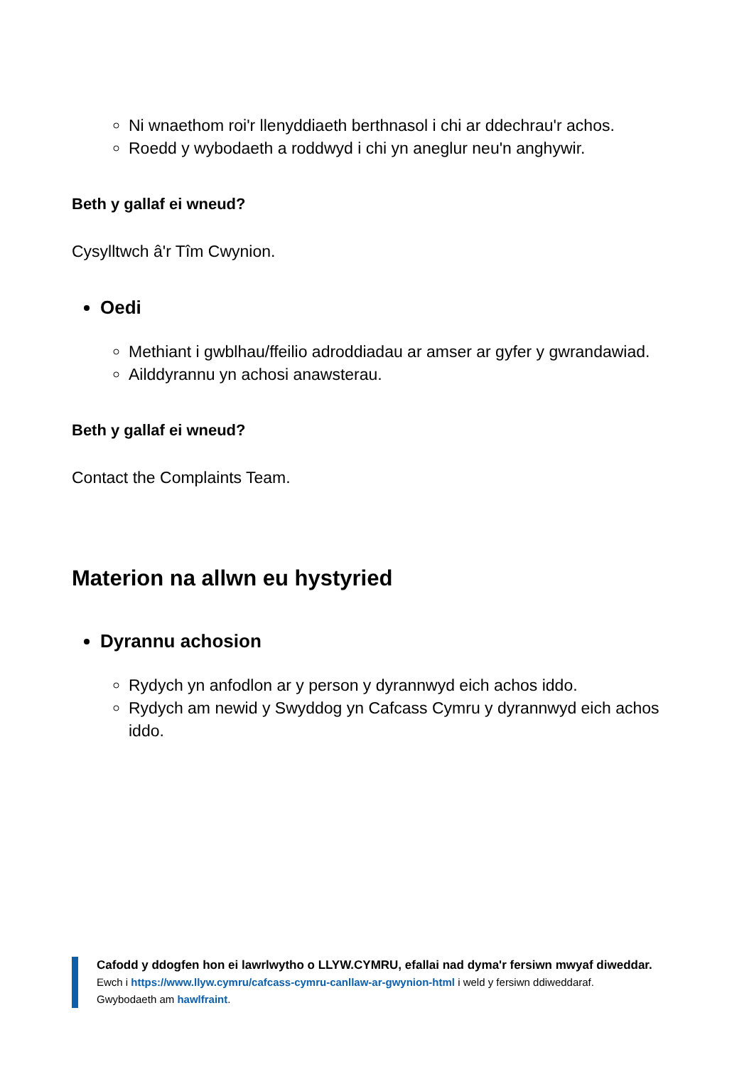Ni wnaethom roi'r llenyddiaeth berthnasol i chi ar ddechrau'r achos.
Roedd y wybodaeth a roddwyd i chi yn aneglur neu'n anghywir.
Beth y gallaf ei wneud?
Cysylltwch â'r Tîm Cwynion.
Oedi
Methiant i gwblhau/ffeilio adroddiadau ar amser ar gyfer y gwrandawiad.
Ailddyrannu yn achosi anawsterau.
Beth y gallaf ei wneud?
Contact the Complaints Team.
Materion na allwn eu hystyried
Dyrannu achosion
Rydych yn anfodlon ar y person y dyrannwyd eich achos iddo.
Rydych am newid y Swyddog yn Cafcass Cymru y dyrannwyd eich achos iddo.
Cafodd y ddogfen hon ei lawrlwytho o LLYW.CYMRU, efallai nad dyma'r fersiwn mwyaf diweddar.
Ewch i https://www.llyw.cymru/cafcass-cymru-canllaw-ar-gwynion-html i weld y fersiwn ddiweddaraf.
Gwybodaeth am hawlfraint.